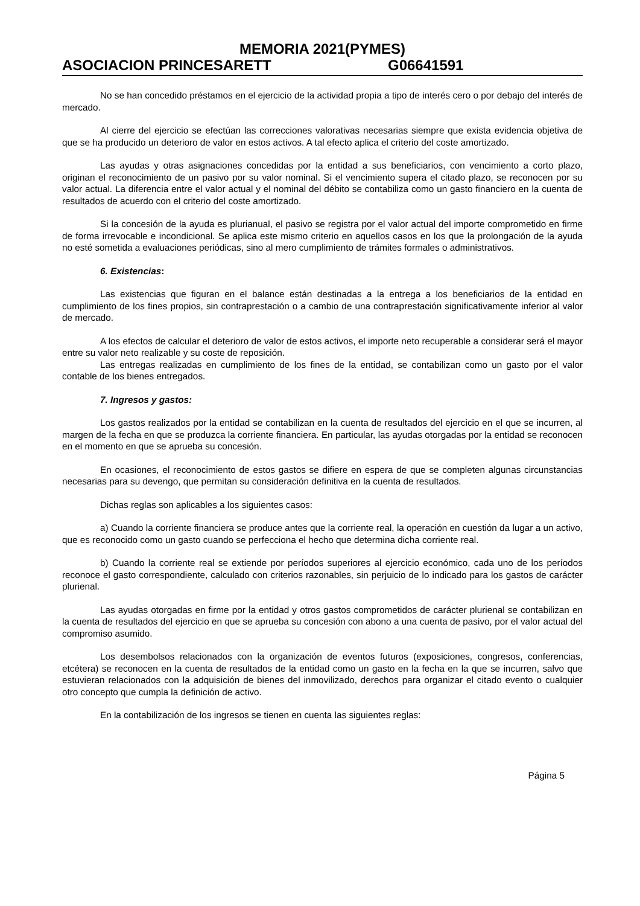MEMORIA 2021(PYMES)
ASOCIACION PRINCESARETT G06641591
No se han concedido préstamos en el ejercicio de la actividad propia a tipo de interés cero o por debajo del interés de mercado.
Al cierre del ejercicio se efectúan las correcciones valorativas necesarias siempre que exista evidencia objetiva de que se ha producido un deterioro de valor en estos activos. A tal efecto aplica el criterio del coste amortizado.
Las ayudas y otras asignaciones concedidas por la entidad a sus beneficiarios, con vencimiento a corto plazo, originan el reconocimiento de un pasivo por su valor nominal. Si el vencimiento supera el citado plazo, se reconocen por su valor actual. La diferencia entre el valor actual y el nominal del débito se contabiliza como un gasto financiero en la cuenta de resultados de acuerdo con el criterio del coste amortizado.
Si la concesión de la ayuda es plurianual, el pasivo se registra por el valor actual del importe comprometido en firme de forma irrevocable e incondicional. Se aplica este mismo criterio en aquellos casos en los que la prolongación de la ayuda no esté sometida a evaluaciones periódicas, sino al mero cumplimiento de trámites formales o administrativos.
6. Existencias:
Las existencias que figuran en el balance están destinadas a la entrega a los beneficiarios de la entidad en cumplimiento de los fines propios, sin contraprestación o a cambio de una contraprestación significativamente inferior al valor de mercado.
A los efectos de calcular el deterioro de valor de estos activos, el importe neto recuperable a considerar será el mayor entre su valor neto realizable y su coste de reposición.
Las entregas realizadas en cumplimiento de los fines de la entidad, se contabilizan como un gasto por el valor contable de los bienes entregados.
7. Ingresos y gastos:
Los gastos realizados por la entidad se contabilizan en la cuenta de resultados del ejercicio en el que se incurren, al margen de la fecha en que se produzca la corriente financiera. En particular, las ayudas otorgadas por la entidad se reconocen en el momento en que se aprueba su concesión.
En ocasiones, el reconocimiento de estos gastos se difiere en espera de que se completen algunas circunstancias necesarias para su devengo, que permitan su consideración definitiva en la cuenta de resultados.
Dichas reglas son aplicables a los siguientes casos:
a) Cuando la corriente financiera se produce antes que la corriente real, la operación en cuestión da lugar a un activo, que es reconocido como un gasto cuando se perfecciona el hecho que determina dicha corriente real.
b) Cuando la corriente real se extiende por períodos superiores al ejercicio económico, cada uno de los períodos reconoce el gasto correspondiente, calculado con criterios razonables, sin perjuicio de lo indicado para los gastos de carácter plurienal.
Las ayudas otorgadas en firme por la entidad y otros gastos comprometidos de carácter plurienal se contabilizan en la cuenta de resultados del ejercicio en que se aprueba su concesión con abono a una cuenta de pasivo, por el valor actual del compromiso asumido.
Los desembolsos relacionados con la organización de eventos futuros (exposiciones, congresos, conferencias, etcétera) se reconocen en la cuenta de resultados de la entidad como un gasto en la fecha en la que se incurren, salvo que estuvieran relacionados con la adquisición de bienes del inmovilizado, derechos para organizar el citado evento o cualquier otro concepto que cumpla la definición de activo.
En la contabilización de los ingresos se tienen en cuenta las siguientes reglas:
Página 5